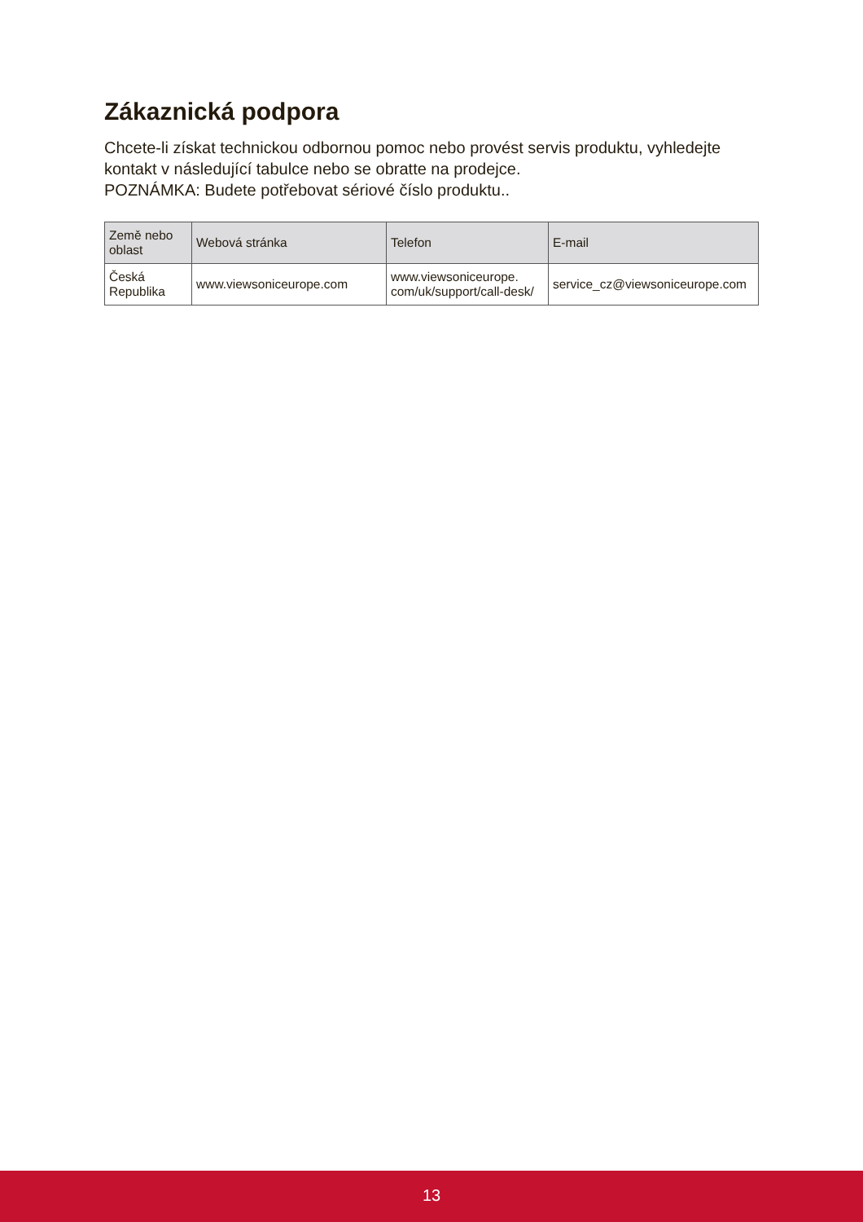Zákaznická podpora
Chcete-li získat technickou odbornou pomoc nebo provést servis produktu, vyhledejte kontakt v následující tabulce nebo se obratte na prodejce.
POZNÁMKA: Budete potřebovat sériové číslo produktu..
| Země nebo oblast | Webová stránka | Telefon | E-mail |
| --- | --- | --- | --- |
| Česká Republika | www.viewsoniceurope.com | www.viewsoniceurope. com/uk/support/call-desk/ | service_cz@viewsoniceurope.com |
13